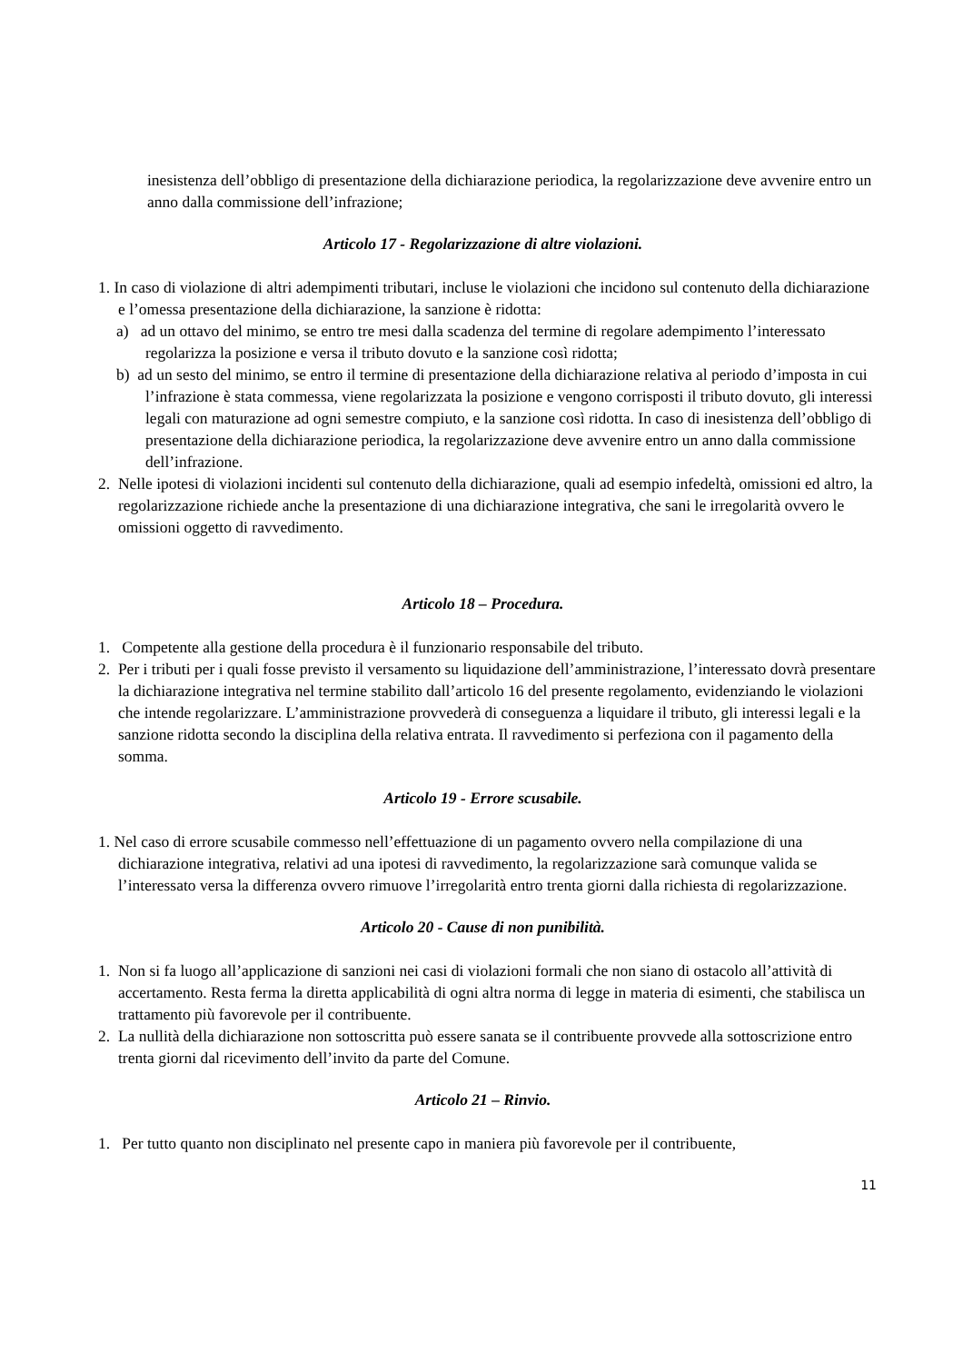inesistenza dell’obbligo di presentazione della dichiarazione periodica, la regolarizzazione deve avvenire entro un anno dalla commissione dell’infrazione;
Articolo 17 - Regolarizzazione di altre violazioni.
1. In caso di violazione di altri adempimenti tributari, incluse le violazioni che incidono sul contenuto della dichiarazione e l’omessa presentazione della dichiarazione, la sanzione è ridotta:
a) ad un ottavo del minimo, se entro tre mesi dalla scadenza del termine di regolare adempimento l’interessato regolarizza la posizione e versa il tributo dovuto e la sanzione così ridotta;
b) ad un sesto del minimo, se entro il termine di presentazione della dichiarazione relativa al periodo d’imposta in cui l’infrazione è stata commessa, viene regolarizzata la posizione e vengono corrisposti il tributo dovuto, gli interessi legali con maturazione ad ogni semestre compiuto, e la sanzione così ridotta. In caso di inesistenza dell’obbligo di presentazione della dichiarazione periodica, la regolarizzazione deve avvenire entro un anno dalla commissione dell’infrazione.
2. Nelle ipotesi di violazioni incidenti sul contenuto della dichiarazione, quali ad esempio infedeltà, omissioni ed altro, la regolarizzazione richiede anche la presentazione di una dichiarazione integrativa, che sani le irregolarità ovvero le omissioni oggetto di ravvedimento.
Articolo 18 – Procedura.
1. Competente alla gestione della procedura è il funzionario responsabile del tributo.
2. Per i tributi per i quali fosse previsto il versamento su liquidazione dell’amministrazione, l’interessato dovrà presentare la dichiarazione integrativa nel termine stabilito dall’articolo 16 del presente regolamento, evidenziando le violazioni che intende regolarizzare. L’amministrazione provvederà di conseguenza a liquidare il tributo, gli interessi legali e la sanzione ridotta secondo la disciplina della relativa entrata. Il ravvedimento si perfeziona con il pagamento della somma.
Articolo 19 - Errore scusabile.
1. Nel caso di errore scusabile commesso nell’effettuazione di un pagamento ovvero nella compilazione di una dichiarazione integrativa, relativi ad una ipotesi di ravvedimento, la regolarizzazione sarà comunque valida se l’interessato versa la differenza ovvero rimuove l’irregolarità entro trenta giorni dalla richiesta di regolarizzazione.
Articolo 20 - Cause di non punibilità.
1. Non si fa luogo all’applicazione di sanzioni nei casi di violazioni formali che non siano di ostacolo all’attività di accertamento. Resta ferma la diretta applicabilità di ogni altra norma di legge in materia di esimenti, che stabilisca un trattamento più favorevole per il contribuente.
2. La nullità della dichiarazione non sottoscritta può essere sanata se il contribuente provvede alla sottoscrizione entro trenta giorni dal ricevimento dell’invito da parte del Comune.
Articolo 21 – Rinvio.
1. Per tutto quanto non disciplinato nel presente capo in maniera più favorevole per il contribuente,
11